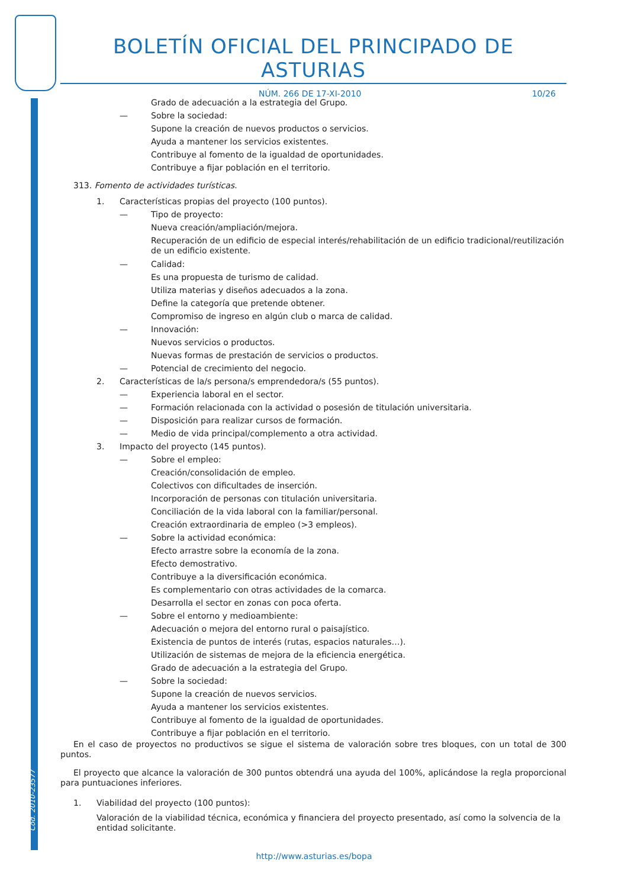Cód. 2010-23577
BOLETÍN OFICIAL DEL PRINCIPADO DE ASTURIAS
NÚM. 266 DE 17-XI-2010 10/26
Grado de adecuación a la estrategia del Grupo.
— Sobre la sociedad:
Supone la creación de nuevos productos o servicios.
Ayuda a mantener los servicios existentes.
Contribuye al fomento de la igualdad de oportunidades.
Contribuye a fijar población en el territorio.
313. Fomento de actividades turísticas.
1. Características propias del proyecto (100 puntos).
— Tipo de proyecto:
Nueva creación/ampliación/mejora.
Recuperación de un edificio de especial interés/rehabilitación de un edificio tradicional/reutilización de un edificio existente.
— Calidad:
Es una propuesta de turismo de calidad.
Utiliza materias y diseños adecuados a la zona.
Define la categoría que pretende obtener.
Compromiso de ingreso en algún club o marca de calidad.
— Innovación:
Nuevos servicios o productos.
Nuevas formas de prestación de servicios o productos.
— Potencial de crecimiento del negocio.
2. Características de la/s persona/s emprendedora/s (55 puntos).
— Experiencia laboral en el sector.
— Formación relacionada con la actividad o posesión de titulación universitaria.
— Disposición para realizar cursos de formación.
— Medio de vida principal/complemento a otra actividad.
3. Impacto del proyecto (145 puntos).
— Sobre el empleo:
Creación/consolidación de empleo.
Colectivos con dificultades de inserción.
Incorporación de personas con titulación universitaria.
Conciliación de la vida laboral con la familiar/personal.
Creación extraordinaria de empleo (>3 empleos).
— Sobre la actividad económica:
Efecto arrastre sobre la economía de la zona.
Efecto demostrativo.
Contribuye a la diversificación económica.
Es complementario con otras actividades de la comarca.
Desarrolla el sector en zonas con poca oferta.
— Sobre el entorno y medioambiente:
Adecuación o mejora del entorno rural o paisajístico.
Existencia de puntos de interés (rutas, espacios naturales…).
Utilización de sistemas de mejora de la eficiencia energética.
Grado de adecuación a la estrategia del Grupo.
— Sobre la sociedad:
Supone la creación de nuevos servicios.
Ayuda a mantener los servicios existentes.
Contribuye al fomento de la igualdad de oportunidades.
Contribuye a fijar población en el territorio.
En el caso de proyectos no productivos se sigue el sistema de valoración sobre tres bloques, con un total de 300 puntos.
El proyecto que alcance la valoración de 300 puntos obtendrá una ayuda del 100%, aplicándose la regla proporcional para puntuaciones inferiores.
1. Viabilidad del proyecto (100 puntos):
Valoración de la viabilidad técnica, económica y financiera del proyecto presentado, así como la solvencia de la entidad solicitante.
http://www.asturias.es/bopa